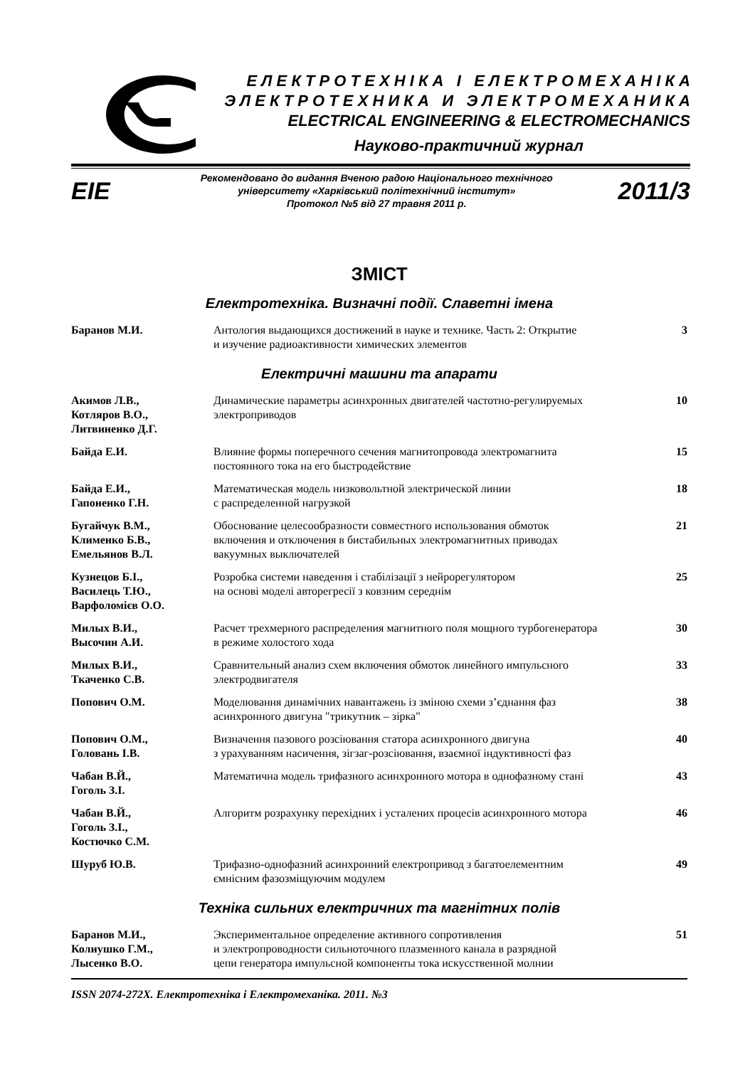Е Л Е К Т Р О Т Е Х Н І К А І Е Л Е К Т Р О М Е Х А Н І К А
Э Л Е К Т Р О Т Е Х Н И К А И Э Л Е К Т Р О М Е Х А Н И К А
ELECTRICAL ENGINEERING & ELECTROMECHANICS
Науково-практичний журнал
EIE
Рекомендовано до видання Вченою радою Національного технічного
університету «Харківський політехнічний інститут»
Протокол №5 від 27 травня 2011 р.
2011/3
ЗМІСТ
Електротехніка. Визначні події. Славетні імена
| Баранов М.И. | Антология выдающихся достижений в науке и технике. Часть 2: Открытие и изучение радиоактивности химических элементов | 3 |
Електричні машини та апарати
| Акимов Л.В., Котляров В.О., Литвиненко Д.Г. | Динамические параметры асинхронных двигателей частотно-регулируемых электроприводов | 10 |
| Байда Е.И. | Влияние формы поперечного сечения магнитопровода электромагнита постоянного тока на его быстродействие | 15 |
| Байда Е.И., Гапоненко Г.Н. | Математическая модель низковольтной электрической линии с распределенной нагрузкой | 18 |
| Бугайчук В.М., Клименко Б.В., Емельянов В.Л. | Обоснование целесообразности совместного использования обмоток включения и отключения в бистабильных электромагнитных приводах вакуумных выключателей | 21 |
| Кузнецов Б.І., Василець Т.Ю., Варфоломієв О.О. | Розробка системи наведення і стабілізації з нейрорегулятором на основі моделі авторегресії з ковзним середнім | 25 |
| Милых В.И., Высочин А.И. | Расчет трехмерного распределения магнитного поля мощного турбогенератора в режиме холостого хода | 30 |
| Милых В.И., Ткаченко С.В. | Сравнительный анализ схем включения обмоток линейного импульсного электродвигателя | 33 |
| Попович О.М. | Моделювання динамічних навантажень із зміною схеми з’єднання фаз асинхронного двигуна "трикутник – зірка" | 38 |
| Попович О.М., Головань І.В. | Визначення пазового розсіювання статора асинхронного двигуна з урахуванням насичення, зігзаг-розсіювання, взаємної індуктивності фаз | 40 |
| Чабан В.Й., Гоголь З.І. | Математична модель трифазного асинхронного мотора в однофазному стані | 43 |
| Чабан В.Й., Гоголь З.І., Костючко С.М. | Алгоритм розрахунку перехідних і усталених процесів асинхронного мотора | 46 |
| Шуруб Ю.В. | Трифазно-однофазний асинхронний електропривод з багатоелементним ємнісним фазозміщуючим модулем | 49 |
Техніка сильних електричних та магнітних полів
| Баранов М.И., Колиушко Г.М., Лысенко В.О. | Экспериментальное определение активного сопротивления и электропроводности сильноточного плазменного канала в разрядной цепи генератора импульсной компоненты тока искусственной молнии | 51 |
ISSN 2074-272X. Електротехніка і Електромеханіка. 2011. №3